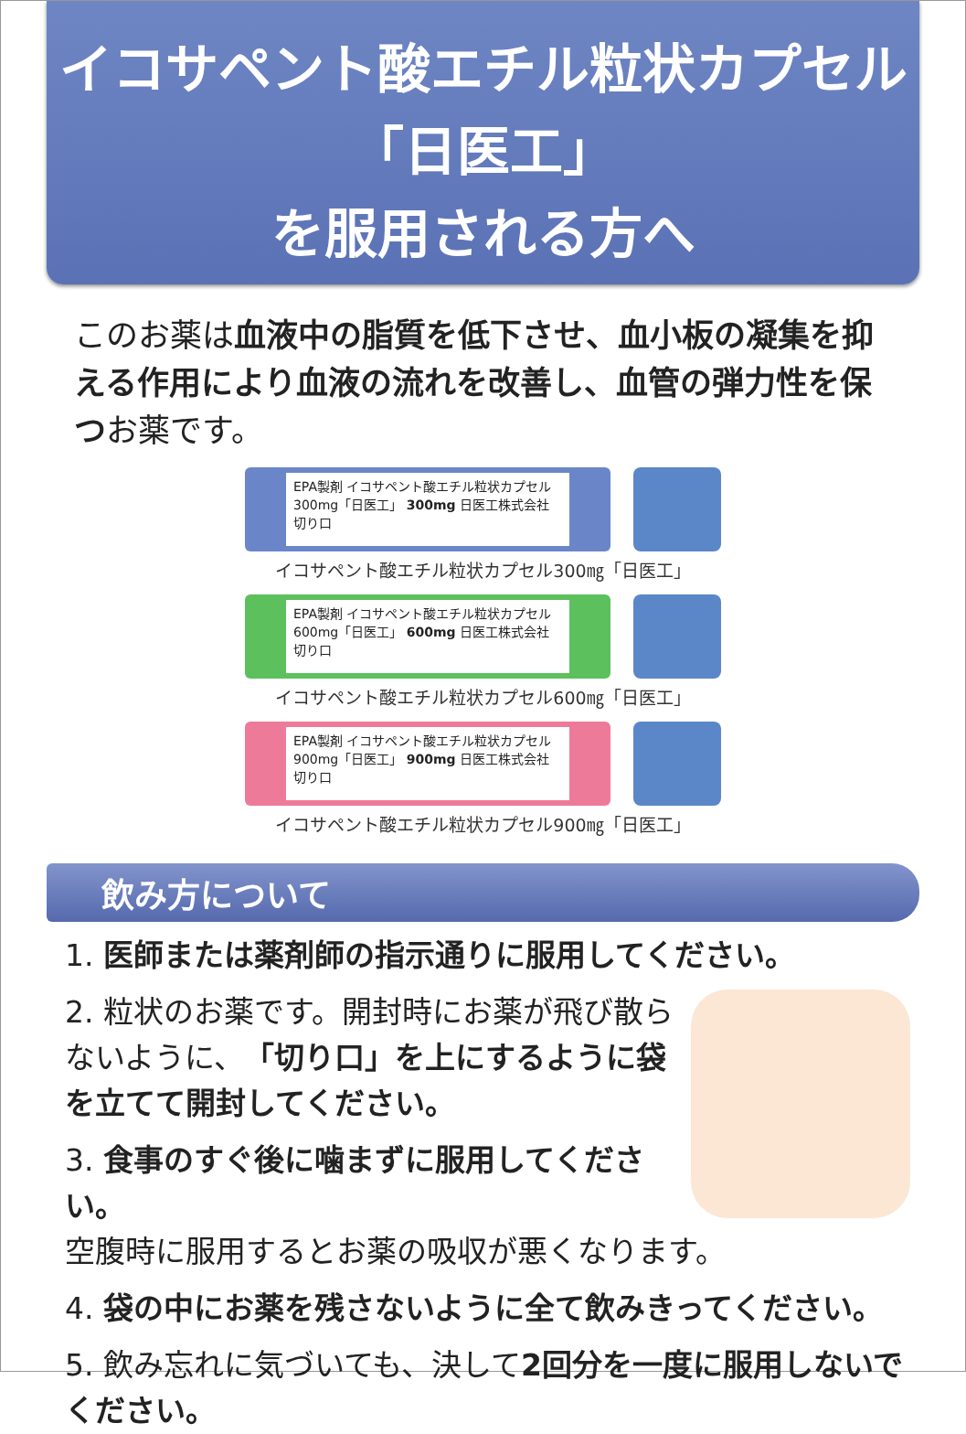イコサペント酸エチル粒状カプセル「日医工」
を服用される方へ
このお薬は血液中の脂質を低下させ、血小板の凝集を抑える作用により血液の流れを改善し、血管の弾力性を保つお薬です。
EPA製剤 イコサペント酸エチル粒状カプセル 300mg「日医工」 300mg 日医工株式会社 切り口
イコサペント酸エチル粒状カプセル300㎎「日医工」
EPA製剤 イコサペント酸エチル粒状カプセル 600mg「日医工」 600mg 日医工株式会社 切り口
イコサペント酸エチル粒状カプセル600㎎「日医工」
EPA製剤 イコサペント酸エチル粒状カプセル 900mg「日医工」 900mg 日医工株式会社 切り口
イコサペント酸エチル粒状カプセル900㎎「日医工」
飲み方について
1. 医師または薬剤師の指示通りに服用してください。
2. 粒状のお薬です。開封時にお薬が飛び散らないように、「切り口」を上にするように袋を立てて開封してください。
3. 食事のすぐ後に噛まずに服用してください。
空腹時に服用するとお薬の吸収が悪くなります。
4. 袋の中にお薬を残さないように全て飲みきってください。
5. 飲み忘れに気づいても、決して2回分を一度に服用しないでください。